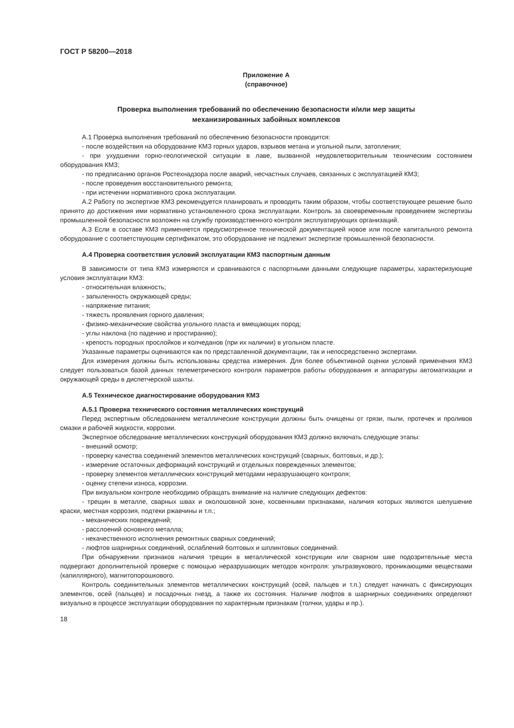ГОСТ Р 58200—2018
Приложение А
(справочное)
Проверка выполнения требований по обеспечению безопасности и/или мер защиты
механизированных забойных комплексов
А.1 Проверка выполнения требований по обеспечению безопасности проводится:
- после воздействия на оборудование КМЗ горных ударов, взрывов метана и угольной пыли, затопления;
- при ухудшении горно-геологической ситуации в лаве, вызванной неудовлетворительным техническим состоянием оборудования КМЗ;
- по предписанию органов Ростехнадзора после аварий, несчастных случаев, связанных с эксплуатацией КМЗ;
- после проведения восстановительного ремонта;
- при истечении нормативного срока эксплуатации.
А.2 Работу по экспертизе КМЗ рекомендуется планировать и проводить таким образом, чтобы соответствующее решение было принято до достижения ими нормативно установленного срока эксплуатации. Контроль за своевременным проведением экспертизы промышленной безопасности возложен на службу производственного контроля эксплуатирующих организаций.
А.3 Если в составе КМЗ применяется предусмотренное технической документацией новое или после капитального ремонта оборудование с соответствующим сертификатом, это оборудование не подлежит экспертизе промышленной безопасности.
А.4 Проверка соответствия условий эксплуатации КМЗ паспортным данным
В зависимости от типа КМЗ измеряются и сравниваются с паспортными данными следующие параметры, характеризующие условия эксплуатации КМЗ:
- относительная влажность;
- запыленность окружающей среды;
- напряжение питания;
- тяжесть проявления горного давления;
- физико-механические свойства угольного пласта и вмещающих пород;
- углы наклона (по падению и простиранию);
- крепость породных прослойков и колчеданов (при их наличии) в угольном пласте.
Указанные параметры оцениваются как по представленной документации, так и непосредственно экспертами.
Для измерения должны быть использованы средства измерения. Для более объективной оценки условий применения КМЗ следует пользоваться базой данных телеметрического контроля параметров работы оборудования и аппаратуры автоматизации и окружающей среды в диспетчерской шахты.
А.5 Техническое диагностирование оборудования КМЗ
А.5.1 Проверка технического состояния металлических конструкций
Перед экспертным обследованием металлические конструкции должны быть очищены от грязи, пыли, протечек и проливов смазки и рабочей жидкости, коррозии.
Экспертное обследование металлических конструкций оборудования КМЗ должно включать следующие этапы:
- внешний осмотр;
- проверку качества соединений элементов металлических конструкций (сварных, болтовых, и др.);
- измерение остаточных деформаций конструкций и отдельных поврежденных элементов;
- проверку элементов металлических конструкций методами неразрушающего контроля;
- оценку степени износа, коррозии.
При визуальном контроле необходимо обращать внимание на наличие следующих дефектов:
- трещин в металле, сварных швах и околошовной зоне, косвенными признаками, наличия которых являются шелушение краски, местная коррозия, подтеки ржавчины и т.п.;
- механических повреждений;
- расслоений основного металла;
- некачественного исполнения ремонтных сварных соединений;
- люфтов шарнирных соединений, ослаблений болтовых и шплинтовых соединений.
При обнаружении признаков наличия трещин в металлической конструкции или сварном шве подозрительные места подвергают дополнительной проверке с помощью неразрушающих методов контроля: ультразвукового, проникающими веществами (капиллярного), магнитопорошкового.
Контроль соединительных элементов металлических конструкций (осей, пальцев и т.п.) следует начинать с фиксирующих элементов, осей (пальцев) и посадочных гнезд, а также их состояния. Наличие люфтов в шарнирных соединениях определяют визуально в процессе эксплуатации оборудования по характерным признакам (толчки, удары и пр.).
18